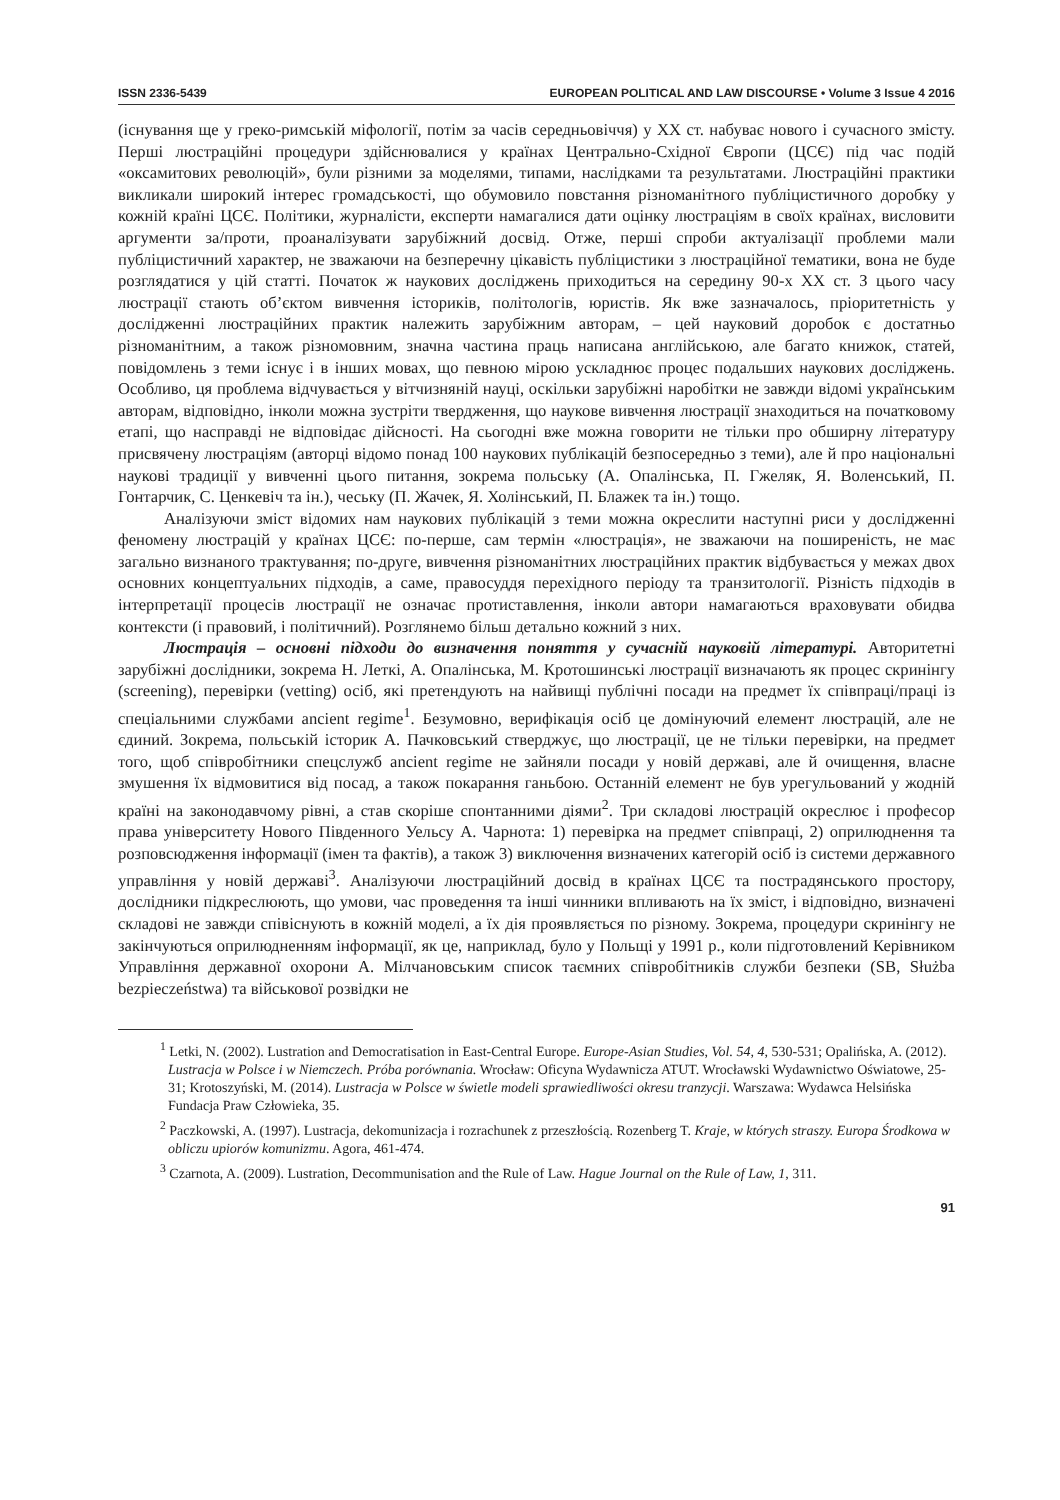ISSN 2336-5439 EUROPEAN POLITICAL AND LAW DISCOURSE • Volume 3 Issue 4 2016
(існування ще у греко-римській міфології, потім за часів середньовіччя) у ХХ ст. набуває нового і сучасного змісту. Перші люстраційні процедури здійснювалися у країнах Центрально-Східної Європи (ЦСЄ) під час подій «оксамитових революцій», були різними за моделями, типами, наслідками та результатами. Люстраційні практики викликали широкий інтерес громадськості, що обумовило повстання різноманітного публіцистичного доробку у кожній країні ЦСЄ. Політики, журналісти, експерти намагалися дати оцінку люстраціям в своїх країнах, висловити аргументи за/проти, проаналізувати зарубіжний досвід. Отже, перші спроби актуалізації проблеми мали публіцистичний характер, не зважаючи на безперечну цікавість публіцистики з люстраційної тематики, вона не буде розглядатися у цій статті. Початок ж наукових досліджень приходиться на середину 90-х ХХ ст. З цього часу люстрації стають об’єктом вивчення істориків, політологів, юристів. Як вже зазначалось, пріоритетність у дослідженні люстраційних практик належить зарубіжним авторам, – цей науковий доробок є достатньо різноманітним, а також різномовним, значна частина праць написана англійською, але багато книжок, статей, повідомлень з теми існує і в інших мовах, що певною мірою ускладнює процес подальших наукових досліджень. Особливо, ця проблема відчувається у вітчизняній науці, оскільки зарубіжні наробітки не завжди відомі українським авторам, відповідно, інколи можна зустріти твердження, що наукове вивчення люстрації знаходиться на початковому етапі, що насправді не відповідає дійсності. На сьогодні вже можна говорити не тільки про обширну літературу присвячену люстраціям (авторці відомо понад 100 наукових публікацій безпосередньо з теми), але й про національні наукові традиції у вивченні цього питання, зокрема польську (А. Опалінська, П. Гжеляк, Я. Воленський, П. Гонтарчик, С. Ценкевіч та ін.), чеську (П. Жачек, Я. Холінський, П. Блажек та ін.) тощо.
Аналізуючи зміст відомих нам наукових публікацій з теми можна окреслити наступні риси у дослідженні феномену люстрацій у країнах ЦСЄ: по-перше, сам термін «люстрація», не зважаючи на поширеність, не має загально визнаного трактування; по-друге, вивчення різноманітних люстраційних практик відбувається у межах двох основних концептуальних підходів, а саме, правосуддя перехідного періоду та транзитології. Різність підходів в інтерпретації процесів люстрації не означає протиставлення, інколи автори намагаються враховувати обидва контексти (і правовий, і політичний). Розглянемо більш детально кожний з них.
Люстрація – основні підходи до визначення поняття у сучасній науковій літературі. Авторитетні зарубіжні дослідники, зокрема Н. Леткі, А. Опалінська, М. Кротошинські люстрації визначають як процес скринінгу (screening), перевірки (vetting) осіб, які претендують на найвищі публічні посади на предмет їх співпраці/праці із спеціальними службами ancient regime<sup>1</sup>. Безумовно, верифікація осіб це домінуючий елемент люстрацій, але не єдиний. Зокрема, польській історик А. Пачковський стверджує, що люстрації, це не тільки перевірки, на предмет того, щоб співробітники спецслужб ancient regime не зайняли посади у новій державі, але й очищення, власне змушення їх відмовитися від посад, а також покарання ганьбою. Останній елемент не був урегульований у жодній країні на законодавчому рівні, а став скоріше спонтанними діями<sup>2</sup>. Три складові люстрацій окреслює і професор права університету Нового Південного Уельсу А. Чарнота: 1) перевірка на предмет співпраці, 2) оприлюднення та розповсюдження інформації (імен та фактів), а також 3) виключення визначених категорій осіб із системи державного управління у новій державі<sup>3</sup>. Аналізуючи люстраційний досвід в країнах ЦСЄ та пострадянського простору, дослідники підкреслюють, що умови, час проведення та інші чинники впливають на їх зміст, і відповідно, визначені складові не завжди співіснують в кожній моделі, а їх дія проявляється по різному. Зокрема, процедури скринінгу не закінчуються оприлюдненням інформації, як це, наприклад, було у Польщі у 1991 р., коли підготовлений Керівником Управління державної охорони А. Мілчановським список таємних співробітників служби безпеки (SB, Służba bezpieczeństwa) та військової розвідки не
<sup>1</sup> Letki, N. (2002). Lustration and Democratisation in East-Central Europe. Europe-Asian Studies, Vol. 54, 4, 530-531; Opalińska, A. (2012). Lustracja w Polsce i w Niemczech. Próba porównania. Wrocław: Oficyna Wydawnicza ATUT. Wrocławski Wydawnictwo Oświatowe, 25-31; Krotoszyński, M. (2014). Lustracja w Polsce w świetle modeli sprawiedliwości okresu tranzycji. Warszawa: Wydawca Helsińska Fundacja Praw Człowieka, 35.
<sup>2</sup> Paczkowski, A. (1997). Lustracja, dekomunizacja i rozrachunek z przeszłością. Rozenberg T. Kraje, w których straszy. Europa Środkowa w obliczu upiorów komunizmu. Agora, 461-474.
<sup>3</sup> Czarnota, A. (2009). Lustration, Decommunisation and the Rule of Law. Hague Journal on the Rule of Law, 1, 311.
91